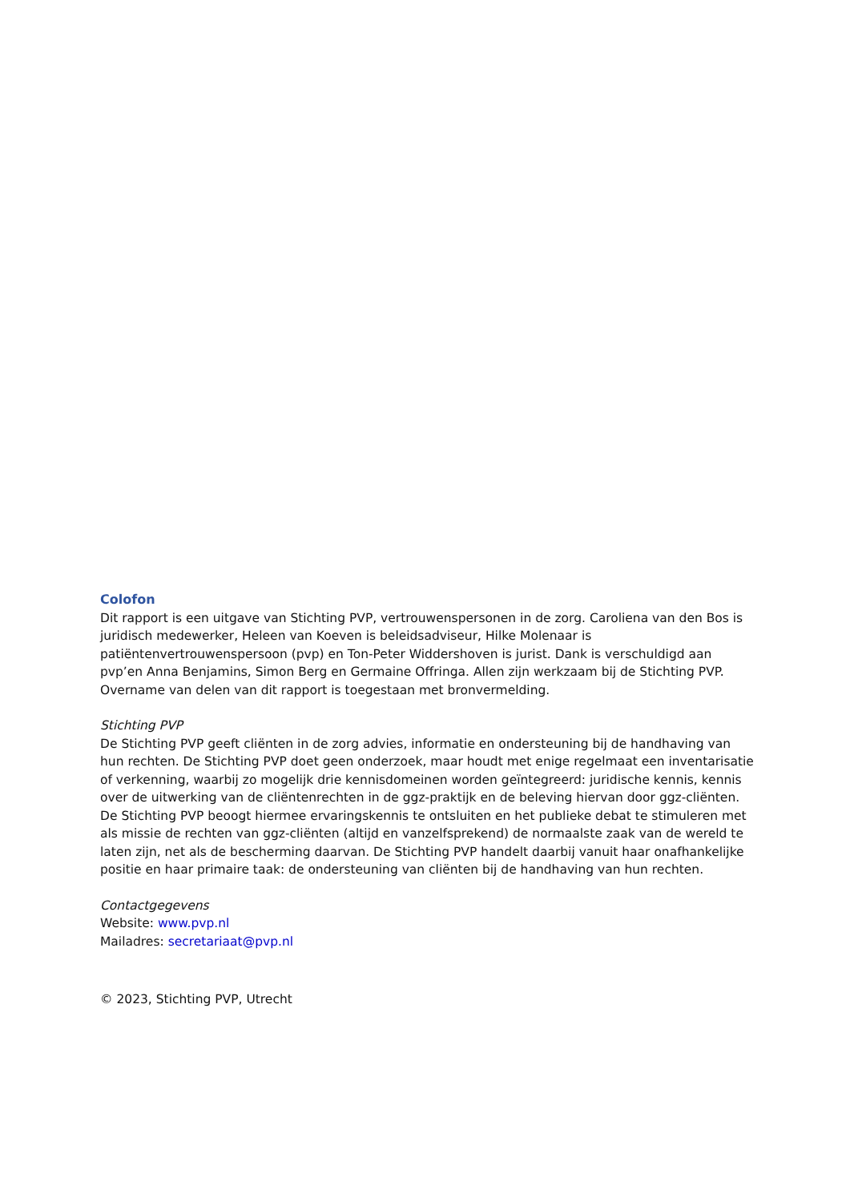Colofon
Dit rapport is een uitgave van Stichting PVP, vertrouwenspersonen in de zorg. Caroliena van den Bos is juridisch medewerker, Heleen van Koeven is beleidsadviseur, Hilke Molenaar is patiëntenvertrouwenspersoon (pvp) en Ton-Peter Widdershoven is jurist. Dank is verschuldigd aan pvp’en Anna Benjamins, Simon Berg en Germaine Offringa. Allen zijn werkzaam bij de Stichting PVP. Overname van delen van dit rapport is toegestaan met bronvermelding.
Stichting PVP
De Stichting PVP geeft cliënten in de zorg advies, informatie en ondersteuning bij de handhaving van hun rechten. De Stichting PVP doet geen onderzoek, maar houdt met enige regelmaat een inventarisatie of verkenning, waarbij zo mogelijk drie kennisdomeinen worden geïntegreerd: juridische kennis, kennis over de uitwerking van de cliëntenrechten in de ggz-praktijk en de beleving hiervan door ggz-cliënten. De Stichting PVP beoogt hiermee ervaringskennis te ontsluiten en het publieke debat te stimuleren met als missie de rechten van ggz-cliënten (altijd en vanzelfsprekend) de normaalste zaak van de wereld te laten zijn, net als de bescherming daarvan. De Stichting PVP handelt daarbij vanuit haar onafhankelijke positie en haar primaire taak: de ondersteuning van cliënten bij de handhaving van hun rechten.
Contactgegevens
Website: www.pvp.nl
Mailadres: secretariaat@pvp.nl
© 2023, Stichting PVP, Utrecht